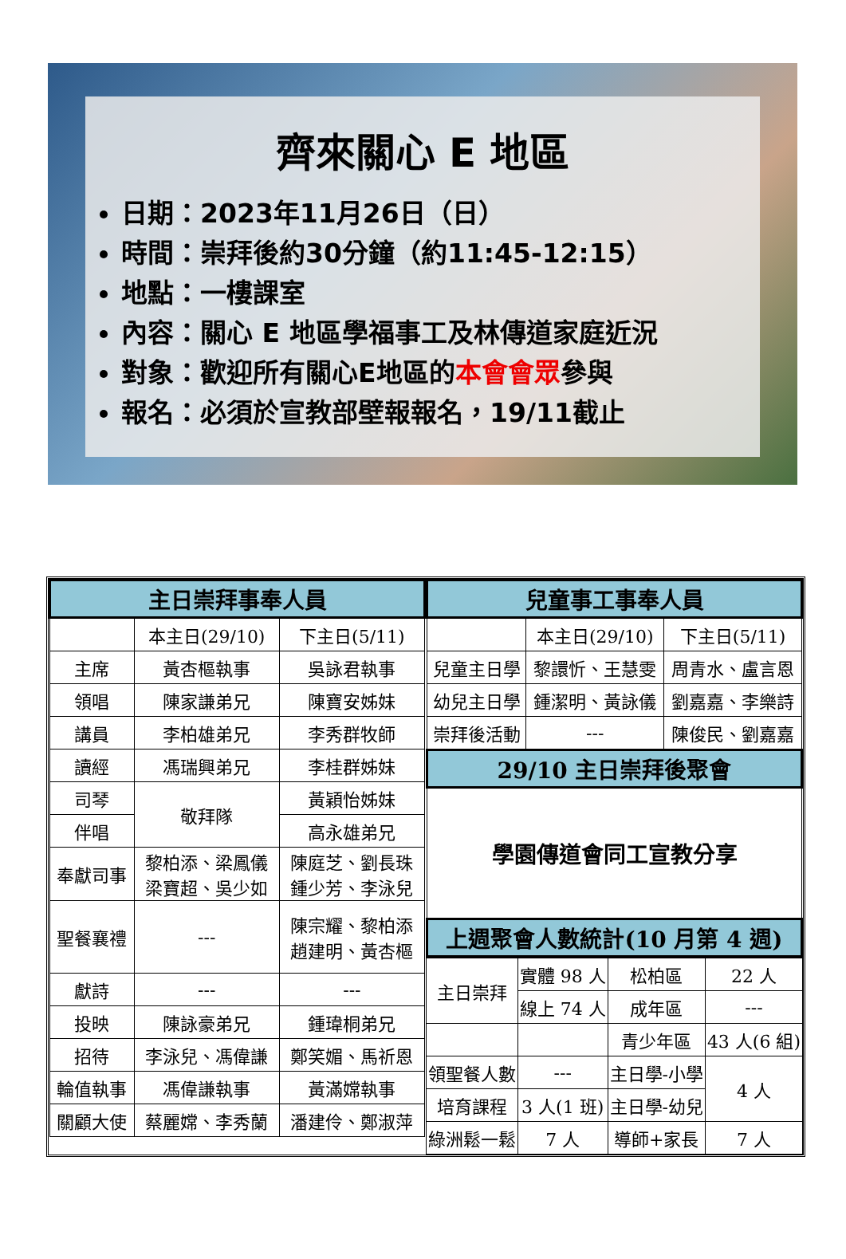齊來關心 E 地區
日期：2023年11月26日（日）
時間：崇拜後約30分鐘（約11:45-12:15）
地點：一樓課室
內容：關心 E 地區學福事工及林傳道家庭近況
對象：歡迎所有關心E地區的本會會眾參與
報名：必須於宣教部壁報報名，19/11截止
| 主日崇拜事奉人員 | | |
| --- | --- | --- |
| | 本主日(29/10) | 下主日(5/11) |
| 主席 | 黃杏樞執事 | 吳詠君執事 |
| 領唱 | 陳家謙弟兄 | 陳寶安姊妹 |
| 講員 | 李柏雄弟兄 | 李秀群牧師 |
| 讀經 | 馮瑞興弟兄 | 李桂群姊妹 |
| 司琴 | 敬拜隊 | 黃穎怡姊妹 |
| 伴唱 | | 高永雄弟兄 |
| 奉獻司事 | 黎柏添、梁鳳儀 梁寶超、吳少如 | 陳庭芝、劉長珠 鍾少芳、李泳兒 |
| 聖餐襄禮 | --- | 陳宗耀、黎柏添 趙建明、黃杏樞 |
| 獻詩 | --- | --- |
| 投映 | 陳詠豪弟兄 | 鍾瑋桐弟兄 |
| 招待 | 李泳兒、馮偉謙 | 鄭笑媚、馬祈恩 |
| 輪值執事 | 馮偉謙執事 | 黃滿嫦執事 |
| 關顧大使 | 蔡麗嫦、李秀蘭 | 潘建伶、鄭淑萍 |
| 兒童事工事奉人員 | | |
| --- | --- | --- |
| | 本主日(29/10) | 下主日(5/11) |
| 兒童主日學 | 黎譞忻、王慧雯 | 周青水、盧言恩 |
| 幼兒主日學 | 鍾潔明、黃詠儀 | 劉嘉嘉、李樂詩 |
| 崇拜後活動 | --- | 陳俊民、劉嘉嘉 |
| 29/10 主日崇拜後聚會 | | |
| 學園傳道會同工宣教分享 | | |
| 上週聚會人數統計(10 月第 4 週) | | |
| 主日崇拜 | 實體 98 人 | 松柏區 | 22 人 |
| | 線上 74 人 | 成年區 | --- |
| | | 青少年區 | 43 人(6 組) |
| 領聖餐人數 | --- | 主日學-小學 | 4 人 |
| 培育課程 | 3 人(1 班) | 主日學-幼兒 | |
| 綠洲鬆一鬆 | 7 人 | 導師+家長 | 7 人 |